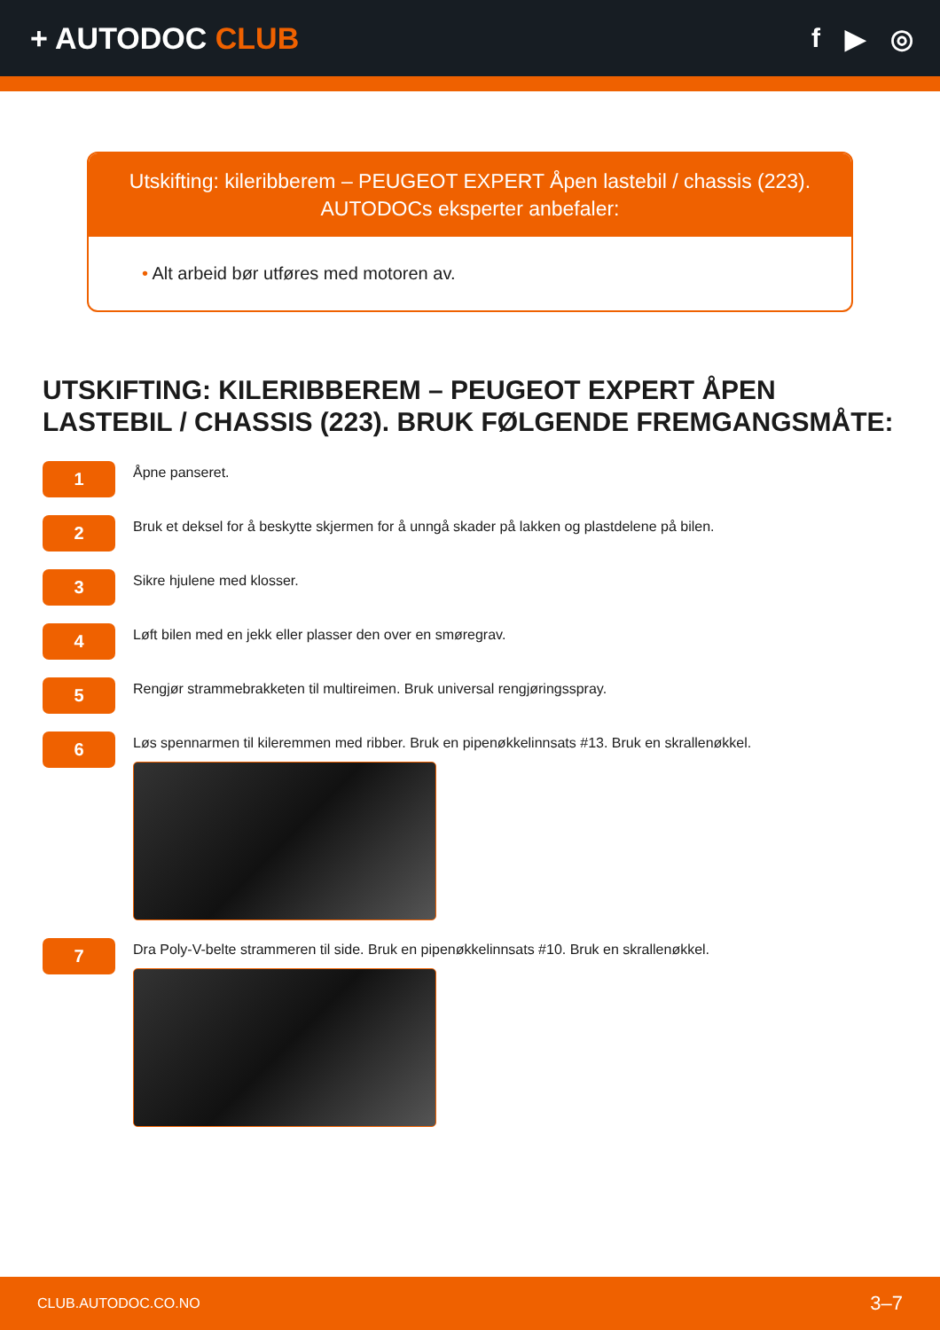+ AUTODOC CLUB f ▶ ◎
Utskifting: kileribberem – PEUGEOT EXPERT Åpen lastebil / chassis (223).
AUTODOCs eksperter anbefaler:
• Alt arbeid bør utføres med motoren av.
UTSKIFTING: KILERIBBEREM – PEUGEOT EXPERT ÅPEN LASTEBIL / CHASSIS (223). BRUK FØLGENDE FREMGANGSMÅTE:
1
Åpne panseret.
2
Bruk et deksel for å beskytte skjermen for å unngå skader på lakken og plastdelene på bilen.
3
Sikre hjulene med klosser.
4
Løft bilen med en jekk eller plasser den over en smøregrav.
5
Rengjør strammebrakketen til multireimen. Bruk universal rengjøringsspray.
6
Løs spennarmen til kileremmen med ribber. Bruk en pipenøkkelinnsats #13. Bruk en skrallenøkkel.
7
Dra Poly-V-belte strammeren til side. Bruk en pipenøkkelinnsats #10. Bruk en skrallenøkkel.
CLUB.AUTODOC.CO.NO 3–7